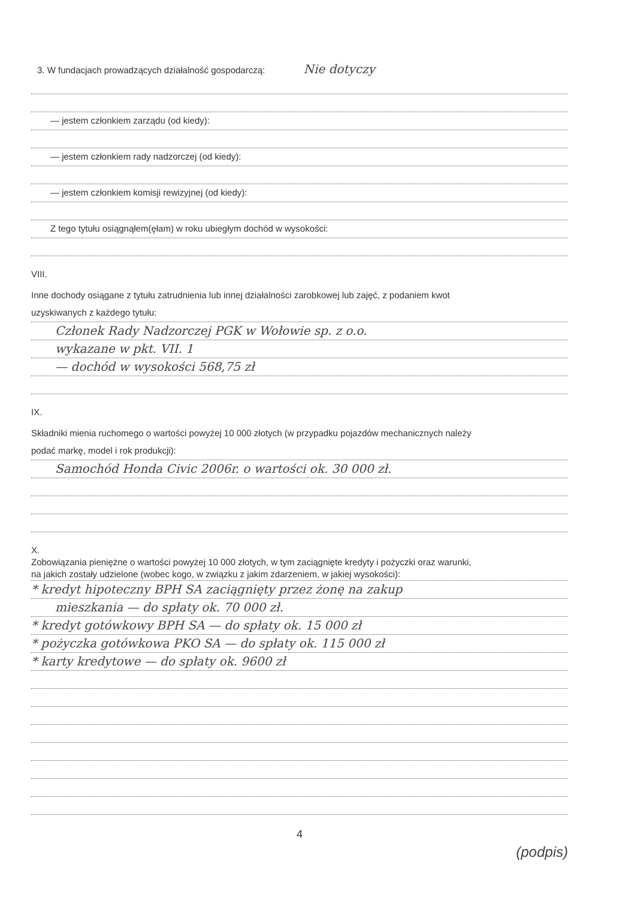3. W fundacjach prowadzących działalność gospodarczą: Nie dotyczy
— jestem członkiem zarządu (od kiedy):
— jestem członkiem rady nadzorczej (od kiedy):
— jestem członkiem komisji rewizyjnej (od kiedy):
Z tego tytułu osiągnąłem(ęłam) w roku ubiegłym dochód w wysokości:
VIII.
Inne dochody osiągane z tytułu zatrudnienia lub innej działalności zarobkowej lub zajęć, z podaniem kwot
uzyskiwanych z każdego tytułu:
Członek Rady Nadzorczej PGK w Wołowie sp. z o.o.
wykazane w pkt. VII. 1
— dochód w wysokości 568,75 zł
IX.
Składniki mienia ruchomego o wartości powyżej 10 000 złotych (w przypadku pojazdów mechanicznych należy
podać markę, model i rok produkcji):
Samochód Honda Civic 2006r. o wartości ok. 30 000 zł.
X.
Zobowiązania pieniężne o wartości powyżej 10 000 złotych, w tym zaciągnięte kredyty i pożyczki oraz warunki,
na jakich zostały udzielone (wobec kogo, w związku z jakim zdarzeniem, w jakiej wysokości):
* kredyt hipoteczny BPH SA zaciągnięty przez żonę na zakup
mieszkania — do spłaty ok. 70 000 zł.
* kredyt gotówkowy BPH SA — do spłaty ok. 15 000 zł
* pożyczka gotówkowa PKO SA — do spłaty ok. 115 000 zł
* karty kredytowe — do spłaty ok. 9600 zł
4
(podpis)